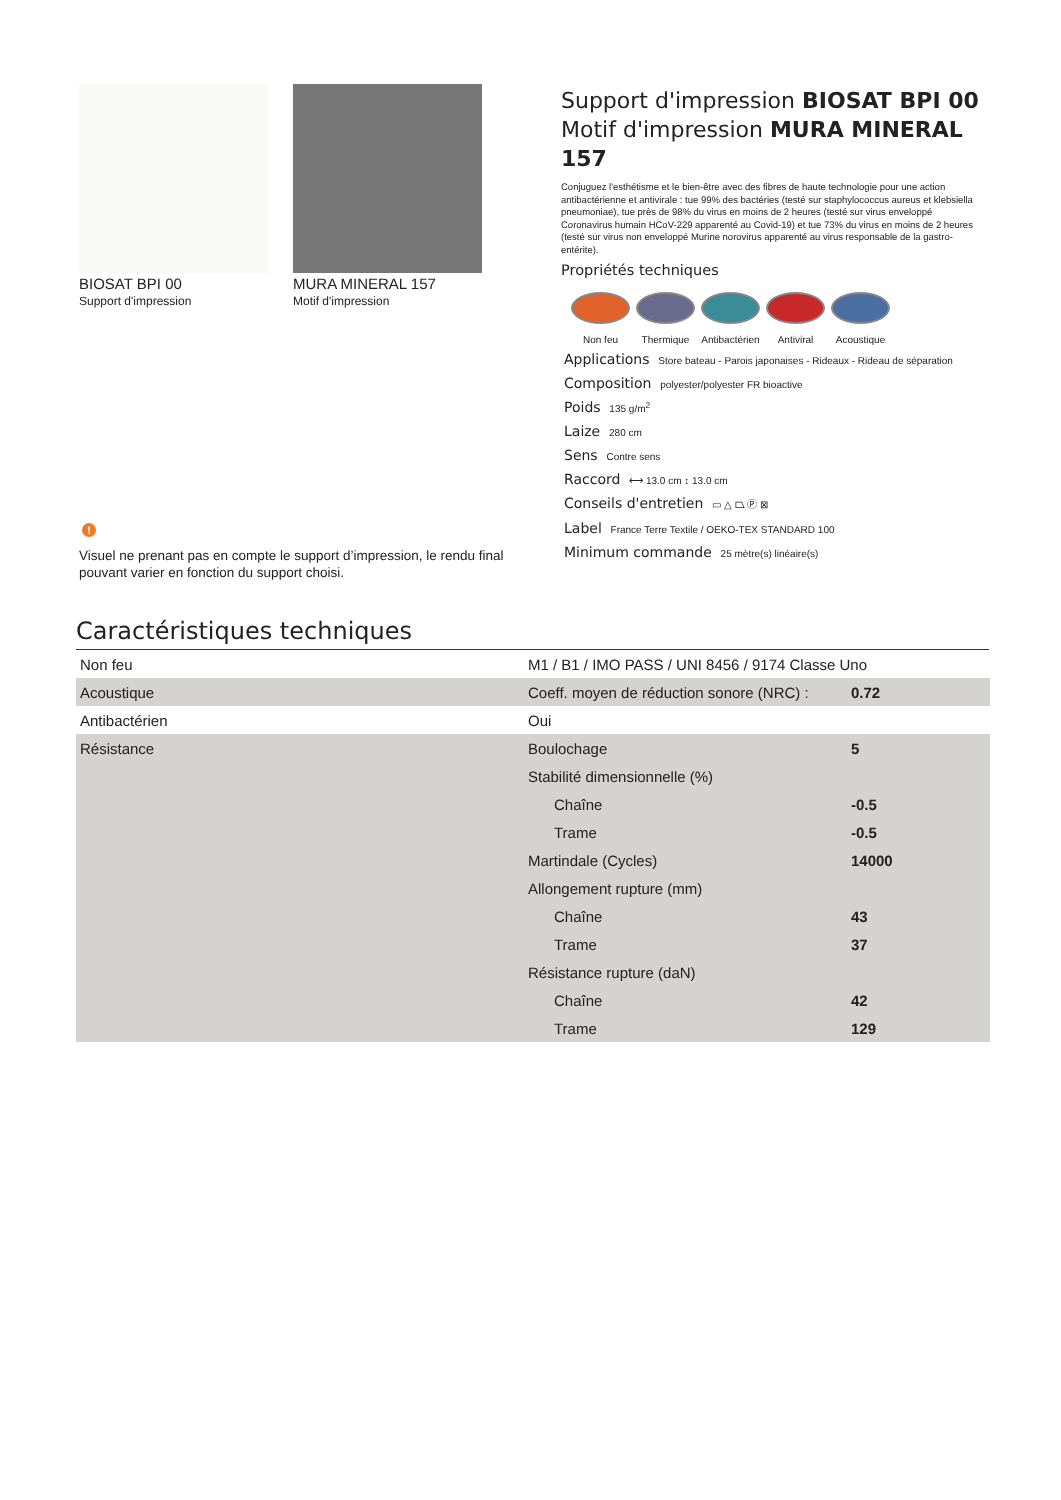BIOSAT BPI 00
Support d'impression
MURA MINERAL 157
Motif d'impression
!
Visuel ne prenant pas en compte le support d’impression, le rendu final pouvant varier en fonction du support choisi.
Support d'impression BIOSAT BPI 00
Motif d'impression MURA MINERAL 157
Conjuguez l'esthétisme et le bien-être avec des fibres de haute technologie pour une action antibactérienne et antivirale : tue 99% des bactéries (testé sur staphylococcus aureus et klebsiella pneumoniae), tue près de 98% du virus en moins de 2 heures (testé sur virus enveloppé Coronavirus humain HCoV-229 apparenté au Covid-19) et tue 73% du virus en moins de 2 heures (testé sur virus non enveloppé Murine norovirus apparenté au virus responsable de la gastro-entérite).
Propriétés techniques
Non feu Thermique Antibactérien
Antiviral Acoustique
Applications Store bateau - Parois japonaises - Rideaux - Rideau de séparation
Composition polyester/polyester FR bioactive
Poids 135 g/m<sup>2</sup>
Laize 280 cm
Sens Contre sens
Raccord ⟷ 13.0 cm ↕ 13.0 cm
Conseils d'entretien ▭ △ ⏢ Ⓟ ⊠
Label France Terre Textile / OEKO-TEX STANDARD 100
Minimum commande 25 mètre(s) linéaire(s)
Caractéristiques techniques
| Non feu | M1 / B1 / IMO PASS / UNI 8456 / 9174 Classe Uno | |
| Acoustique | Coeff. moyen de réduction sonore (NRC) : | 0.72 |
| Antibactérien | Oui | |
| Résistance | Boulochage | 5 |
| | Stabilité dimensionnelle (%) | |
| | Chaîne | -0.5 |
| | Trame | -0.5 |
| | Martindale (Cycles) | 14000 |
| | Allongement rupture (mm) | |
| | Chaîne | 43 |
| | Trame | 37 |
| | Résistance rupture (daN) | |
| | Chaîne | 42 |
| | Trame | 129 |